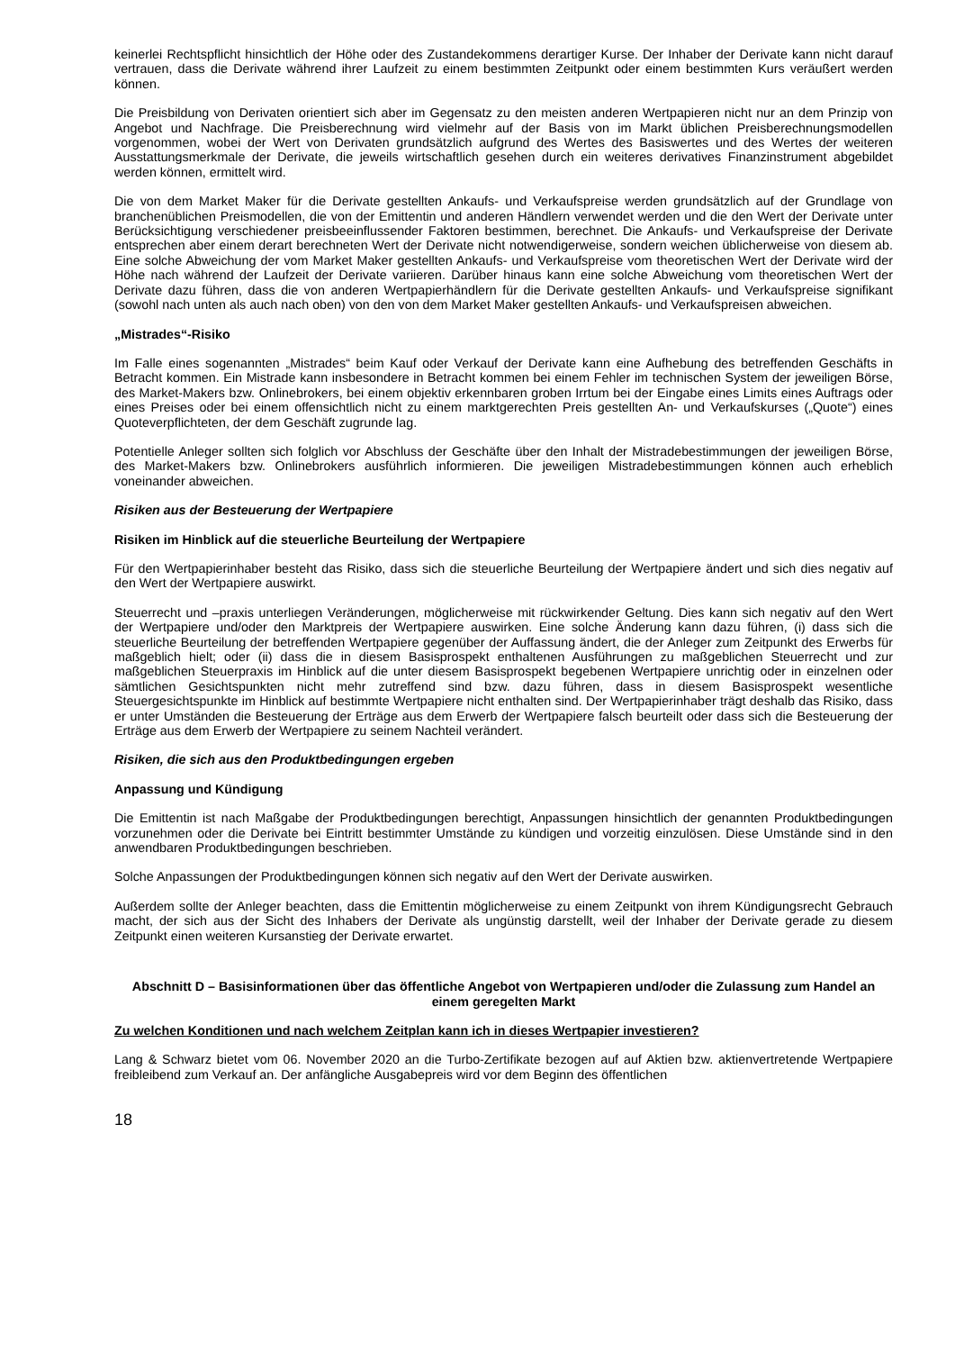keinerlei Rechtspflicht hinsichtlich der Höhe oder des Zustandekommens derartiger Kurse. Der Inhaber der Derivate kann nicht darauf vertrauen, dass die Derivate während ihrer Laufzeit zu einem bestimmten Zeitpunkt oder einem bestimmten Kurs veräußert werden können.
Die Preisbildung von Derivaten orientiert sich aber im Gegensatz zu den meisten anderen Wertpapieren nicht nur an dem Prinzip von Angebot und Nachfrage. Die Preisberechnung wird vielmehr auf der Basis von im Markt üblichen Preisberechnungsmodellen vorgenommen, wobei der Wert von Derivaten grundsätzlich aufgrund des Wertes des Basiswertes und des Wertes der weiteren Ausstattungsmerkmale der Derivate, die jeweils wirtschaftlich gesehen durch ein weiteres derivatives Finanzinstrument abgebildet werden können, ermittelt wird.
Die von dem Market Maker für die Derivate gestellten Ankaufs- und Verkaufspreise werden grundsätzlich auf der Grundlage von branchenüblichen Preismodellen, die von der Emittentin und anderen Händlern verwendet werden und die den Wert der Derivate unter Berücksichtigung verschiedener preisbeeinflussender Faktoren bestimmen, berechnet. Die Ankaufs- und Verkaufspreise der Derivate entsprechen aber einem derart berechneten Wert der Derivate nicht notwendigerweise, sondern weichen üblicherweise von diesem ab. Eine solche Abweichung der vom Market Maker gestellten Ankaufs- und Verkaufspreise vom theoretischen Wert der Derivate wird der Höhe nach während der Laufzeit der Derivate variieren. Darüber hinaus kann eine solche Abweichung vom theoretischen Wert der Derivate dazu führen, dass die von anderen Wertpapierhändlern für die Derivate gestellten Ankaufs- und Verkaufspreise signifikant (sowohl nach unten als auch nach oben) von den von dem Market Maker gestellten Ankaufs- und Verkaufspreisen abweichen.
„Mistrades“-Risiko
Im Falle eines sogenannten „Mistrades“ beim Kauf oder Verkauf der Derivate kann eine Aufhebung des betreffenden Geschäfts in Betracht kommen. Ein Mistrade kann insbesondere in Betracht kommen bei einem Fehler im technischen System der jeweiligen Börse, des Market-Makers bzw. Onlinebrokers, bei einem objektiv erkennbaren groben Irrtum bei der Eingabe eines Limits eines Auftrags oder eines Preises oder bei einem offensichtlich nicht zu einem marktgerechten Preis gestellten An- und Verkaufskurses („Quote“) eines Quoteverpflichteten, der dem Geschäft zugrunde lag.
Potentielle Anleger sollten sich folglich vor Abschluss der Geschäfte über den Inhalt der Mistradebestimmungen der jeweiligen Börse, des Market-Makers bzw. Onlinebrokers ausführlich informieren. Die jeweiligen Mistradebestimmungen können auch erheblich voneinander abweichen.
Risiken aus der Besteuerung der Wertpapiere
Risiken im Hinblick auf die steuerliche Beurteilung der Wertpapiere
Für den Wertpapierinhaber besteht das Risiko, dass sich die steuerliche Beurteilung der Wertpapiere ändert und sich dies negativ auf den Wert der Wertpapiere auswirkt.
Steuerrecht und –praxis unterliegen Veränderungen, möglicherweise mit rückwirkender Geltung. Dies kann sich negativ auf den Wert der Wertpapiere und/oder den Marktpreis der Wertpapiere auswirken. Eine solche Änderung kann dazu führen, (i) dass sich die steuerliche Beurteilung der betreffenden Wertpapiere gegenüber der Auffassung ändert, die der Anleger zum Zeitpunkt des Erwerbs für maßgeblich hielt; oder (ii) dass die in diesem Basisprospekt enthaltenen Ausführungen zu maßgeblichen Steuerrecht und zur maßgeblichen Steuerpraxis im Hinblick auf die unter diesem Basisprospekt begebenen Wertpapiere unrichtig oder in einzelnen oder sämtlichen Gesichtspunkten nicht mehr zutreffend sind bzw. dazu führen, dass in diesem Basisprospekt wesentliche Steuergesichtspunkte im Hinblick auf bestimmte Wertpapiere nicht enthalten sind. Der Wertpapierinhaber trägt deshalb das Risiko, dass er unter Umständen die Besteuerung der Erträge aus dem Erwerb der Wertpapiere falsch beurteilt oder dass sich die Besteuerung der Erträge aus dem Erwerb der Wertpapiere zu seinem Nachteil verändert.
Risiken, die sich aus den Produktbedingungen ergeben
Anpassung und Kündigung
Die Emittentin ist nach Maßgabe der Produktbedingungen berechtigt, Anpassungen hinsichtlich der genannten Produktbedingungen vorzunehmen oder die Derivate bei Eintritt bestimmter Umstände zu kündigen und vorzeitig einzulösen. Diese Umstände sind in den anwendbaren Produktbedingungen beschrieben.
Solche Anpassungen der Produktbedingungen können sich negativ auf den Wert der Derivate auswirken.
Außerdem sollte der Anleger beachten, dass die Emittentin möglicherweise zu einem Zeitpunkt von ihrem Kündigungsrecht Gebrauch macht, der sich aus der Sicht des Inhabers der Derivate als ungünstig darstellt, weil der Inhaber der Derivate gerade zu diesem Zeitpunkt einen weiteren Kursanstieg der Derivate erwartet.
Abschnitt D – Basisinformationen über das öffentliche Angebot von Wertpapieren und/oder die Zulassung zum Handel an einem geregelten Markt
Zu welchen Konditionen und nach welchem Zeitplan kann ich in dieses Wertpapier investieren?
Lang & Schwarz bietet vom 06. November 2020 an die Turbo-Zertifikate bezogen auf auf Aktien bzw. aktienvertretende Wertpapiere freibleibend zum Verkauf an. Der anfängliche Ausgabepreis wird vor dem Beginn des öffentlichen
18